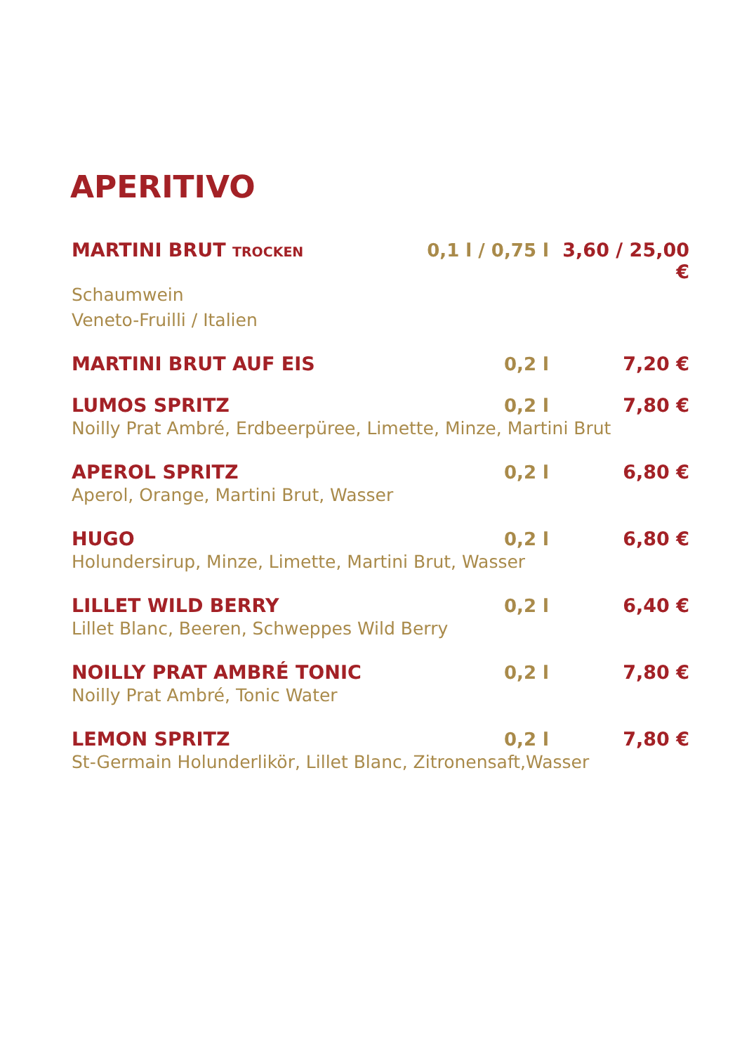APERITIVO
MARTINI BRUT TROCKEN 0,1 l / 0,75 l 3,60 / 25,00 €
Schaumwein
Veneto-Fruilli / Italien
MARTINI BRUT AUF EIS 0,2 l 7,20 €
LUMOS SPRITZ 0,2 l 7,80 €
Noilly Prat Ambré, Erdbeerpüree, Limette, Minze, Martini Brut
APEROL SPRITZ 0,2 l 6,80 €
Aperol, Orange, Martini Brut, Wasser
HUGO 0,2 l 6,80 €
Holundersirup, Minze, Limette, Martini Brut, Wasser
LILLET WILD BERRY 0,2 l 6,40 €
Lillet Blanc, Beeren, Schweppes Wild Berry
NOILLY PRAT AMBRÉ TONIC 0,2 l 7,80 €
Noilly Prat Ambré, Tonic Water
LEMON SPRITZ 0,2 l 7,80 €
St-Germain Holunderlikör, Lillet Blanc, Zitronensaft,Wasser